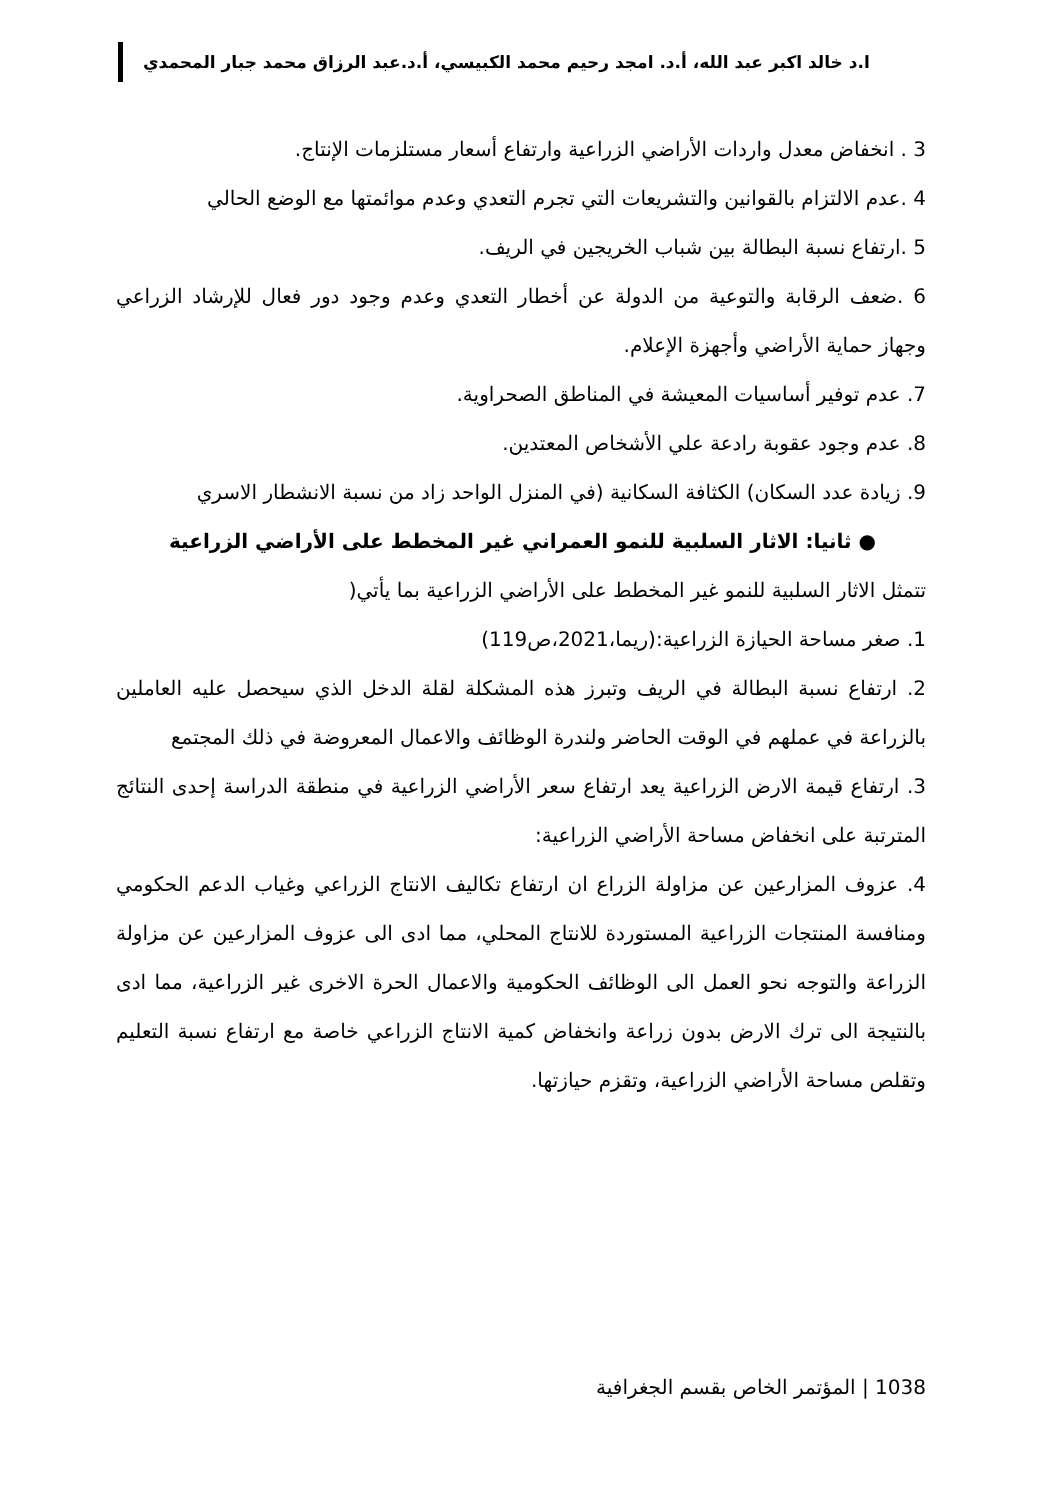ا.د خالد اكبر عبد الله، أ.د. امجد رحيم محمد الكبيسي، أ.د.عبد الرزاق محمد جبار المحمدي
3 . انخفاض معدل واردات الأراضي الزراعية وارتفاع أسعار مستلزمات الإنتاج.
4 .عدم الالتزام بالقوانين والتشريعات التي تجرم التعدي وعدم موائمتها مع الوضع الحالي
5 .ارتفاع نسبة البطالة بين شباب الخريجين في الريف.
6 .ضعف الرقابة والتوعية من الدولة عن أخطار التعدي وعدم وجود دور فعال للإرشاد الزراعي وجهاز حماية الأراضي وأجهزة الإعلام.
7. عدم توفير أساسيات المعيشة في المناطق الصحراوية.
8. عدم وجود عقوبة رادعة علي الأشخاص المعتدين.
9. زيادة عدد السكان) الكثافة السكانية (في المنزل الواحد زاد من نسبة الانشطار الاسري
● ثانيا: الاثار السلبية للنمو العمراني غير المخطط على الأراضي الزراعية
تتمثل الاثار السلبية للنمو غير المخطط على الأراضي الزراعية بما يأتي(
1. صغر مساحة الحيازة الزراعية:(ريما،2021،ص119)
2. ارتفاع نسبة البطالة في الريف وتبرز هذه المشكلة لقلة الدخل الذي سيحصل عليه العاملين بالزراعة في عملهم في الوقت الحاضر ولندرة الوظائف والاعمال المعروضة في ذلك المجتمع
3. ارتفاع قيمة الارض الزراعية يعد ارتفاع سعر الأراضي الزراعية في منطقة الدراسة إحدى النتائج المترتبة على انخفاض مساحة الأراضي الزراعية:
4. عزوف المزارعين عن مزاولة الزراع ان ارتفاع تكاليف الانتاج الزراعي وغياب الدعم الحكومي ومنافسة المنتجات الزراعية المستوردة للانتاج المحلي، مما ادى الى عزوف المزارعين عن مزاولة الزراعة والتوجه نحو العمل الى الوظائف الحكومية والاعمال الحرة الاخرى غير الزراعية، مما ادى بالنتيجة الى ترك الارض بدون زراعة وانخفاض كمية الانتاج الزراعي خاصة مع ارتفاع نسبة التعليم وتقلص مساحة الأراضي الزراعية، وتقزم حيازتها.
1038 | المؤتمر الخاص بقسم الجغرافية